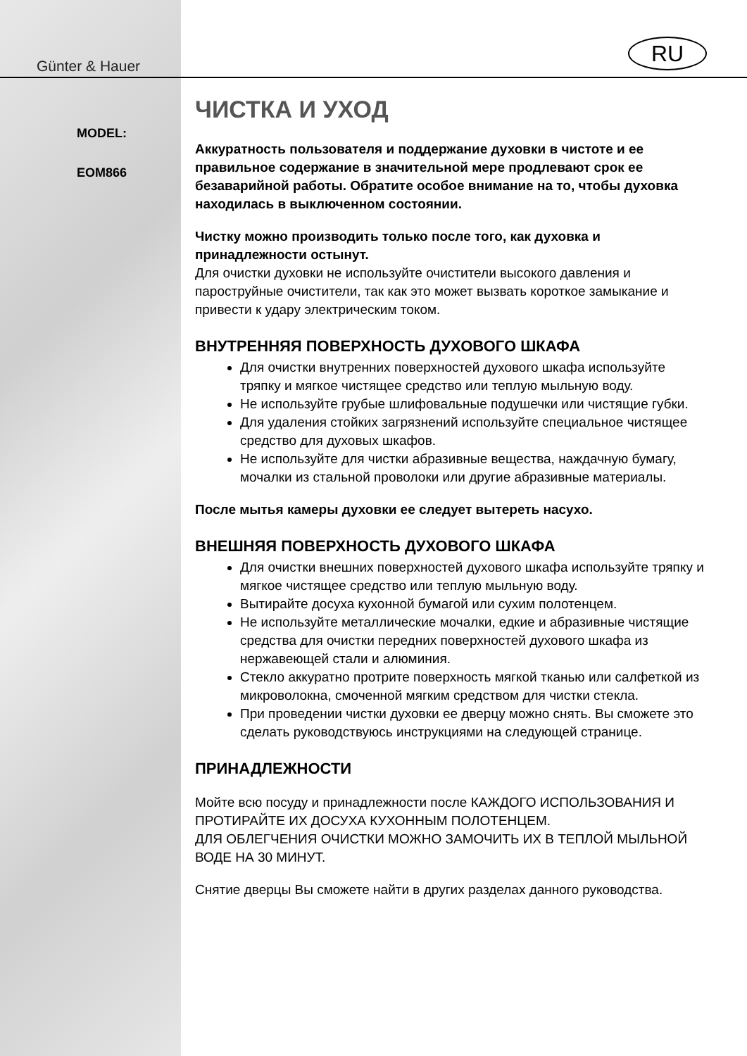Günter & Hauer
MODEL:
EOM866
RU
ЧИСТКА И УХОД
Аккуратность пользователя и поддержание духовки в чистоте и ее правильное содержание в значительной мере продлевают срок ее безаварийной работы. Обратите особое внимание на то, чтобы духовка находилась в выключенном состоянии.
Чистку можно производить только после того, как духовка и принадлежности остынут.
Для очистки духовки не используйте очистители высокого давления и пароструйные очистители, так как это может вызвать короткое замыкание и привести к удару электрическим током.
ВНУТРЕННЯЯ ПОВЕРХНОСТЬ ДУХОВОГО ШКАФА
Для очистки внутренних поверхностей духового шкафа используйте тряпку и мягкое чистящее средство или теплую мыльную воду.
Не используйте грубые шлифовальные подушечки или чистящие губки.
Для удаления стойких загрязнений используйте специальное чистящее средство для духовых шкафов.
Не используйте для чистки абразивные вещества, наждачную бумагу, мочалки из стальной проволоки или другие абразивные материалы.
После мытья камеры духовки ее следует вытереть насухо.
ВНЕШНЯЯ ПОВЕРХНОСТЬ ДУХОВОГО ШКАФА
Для очистки внешних поверхностей духового шкафа используйте тряпку и мягкое чистящее средство или теплую мыльную воду.
Вытирайте досуха кухонной бумагой или сухим полотенцем.
Не используйте металлические мочалки, едкие и абразивные чистящие средства для очистки передних поверхностей духового шкафа из нержавеющей стали и алюминия.
Стекло аккуратно протрите поверхность мягкой тканью или салфеткой из микроволокна, смоченной мягким средством для чистки стекла.
При проведении чистки духовки ее дверцу можно снять. Вы сможете это сделать руководствуюсь инструкциями на следующей странице.
ПРИНАДЛЕЖНОСТИ
Мойте всю посуду и принадлежности после КАЖДОГО ИСПОЛЬЗОВАНИЯ И ПРОТИРАЙТЕ ИХ ДОСУХА КУХОННЫМ ПОЛОТЕНЦЕМ.
ДЛЯ ОБЛЕГЧЕНИЯ ОЧИСТКИ МОЖНО ЗАМОЧИТЬ ИХ В ТЕПЛОЙ МЫЛЬНОЙ ВОДЕ НА 30 МИНУТ.
Снятие дверцы Вы сможете найти в других разделах данного руководства.